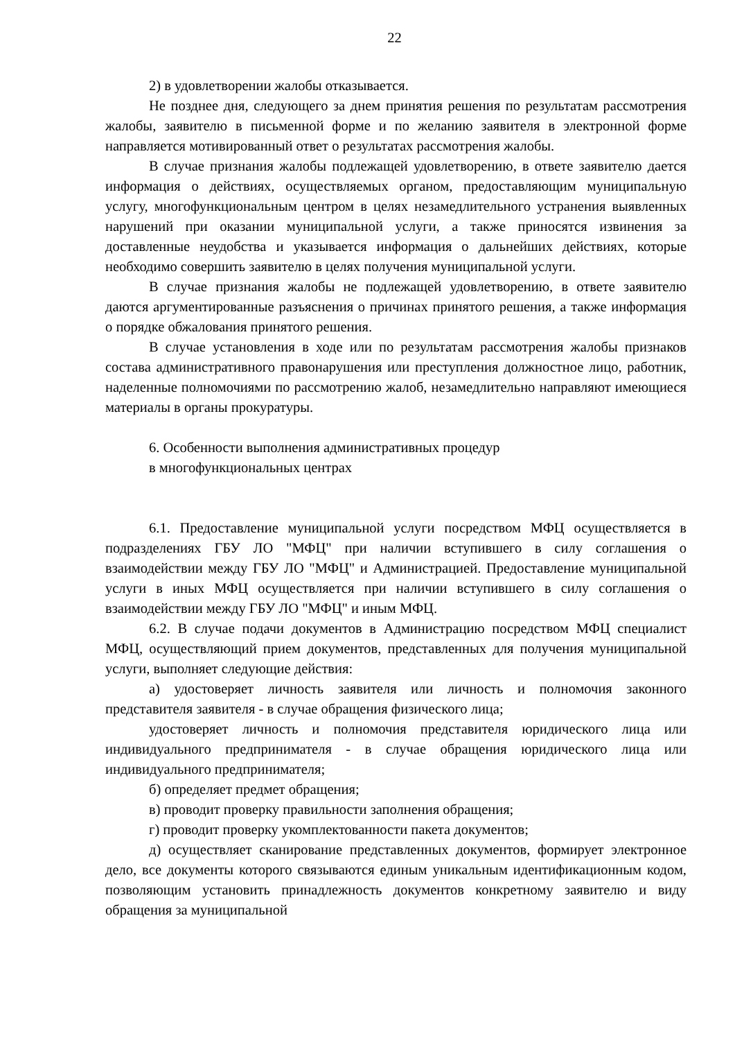22
2) в удовлетворении жалобы отказывается.
Не позднее дня, следующего за днем принятия решения по результатам рассмотрения жалобы, заявителю в письменной форме и по желанию заявителя в электронной форме направляется мотивированный ответ о результатах рассмотрения жалобы.
В случае признания жалобы подлежащей удовлетворению, в ответе заявителю дается информация о действиях, осуществляемых органом, предоставляющим муниципальную услугу, многофункциональным центром в целях незамедлительного устранения выявленных нарушений при оказании муниципальной услуги, а также приносятся извинения за доставленные неудобства и указывается информация о дальнейших действиях, которые необходимо совершить заявителю в целях получения муниципальной услуги.
В случае признания жалобы не подлежащей удовлетворению, в ответе заявителю даются аргументированные разъяснения о причинах принятого решения, а также информация о порядке обжалования принятого решения.
В случае установления в ходе или по результатам рассмотрения жалобы признаков состава административного правонарушения или преступления должностное лицо, работник, наделенные полномочиями по рассмотрению жалоб, незамедлительно направляют имеющиеся материалы в органы прокуратуры.
6. Особенности выполнения административных процедур
в многофункциональных центрах
6.1. Предоставление муниципальной услуги посредством МФЦ осуществляется в подразделениях ГБУ ЛО "МФЦ" при наличии вступившего в силу соглашения о взаимодействии между ГБУ ЛО "МФЦ" и Администрацией. Предоставление муниципальной услуги в иных МФЦ осуществляется при наличии вступившего в силу соглашения о взаимодействии между ГБУ ЛО "МФЦ" и иным МФЦ.
6.2. В случае подачи документов в Администрацию посредством МФЦ специалист МФЦ, осуществляющий прием документов, представленных для получения муниципальной услуги, выполняет следующие действия:
а) удостоверяет личность заявителя или личность и полномочия законного представителя заявителя - в случае обращения физического лица;
удостоверяет личность и полномочия представителя юридического лица или индивидуального предпринимателя - в случае обращения юридического лица или индивидуального предпринимателя;
б) определяет предмет обращения;
в) проводит проверку правильности заполнения обращения;
г) проводит проверку укомплектованности пакета документов;
д) осуществляет сканирование представленных документов, формирует электронное дело, все документы которого связываются единым уникальным идентификационным кодом, позволяющим установить принадлежность документов конкретному заявителю и виду обращения за муниципальной